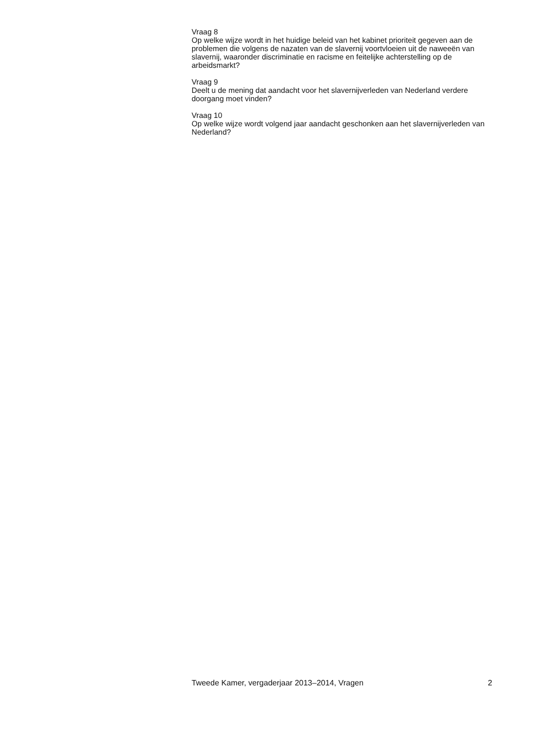Vraag 8
Op welke wijze wordt in het huidige beleid van het kabinet prioriteit gegeven aan de problemen die volgens de nazaten van de slavernij voortvloeien uit de naweeën van slavernij, waaronder discriminatie en racisme en feitelijke achterstelling op de arbeidsmarkt?
Vraag 9
Deelt u de mening dat aandacht voor het slavernijverleden van Nederland verdere doorgang moet vinden?
Vraag 10
Op welke wijze wordt volgend jaar aandacht geschonken aan het slavernijverleden van Nederland?
Tweede Kamer, vergaderjaar 2013–2014, Vragen 2